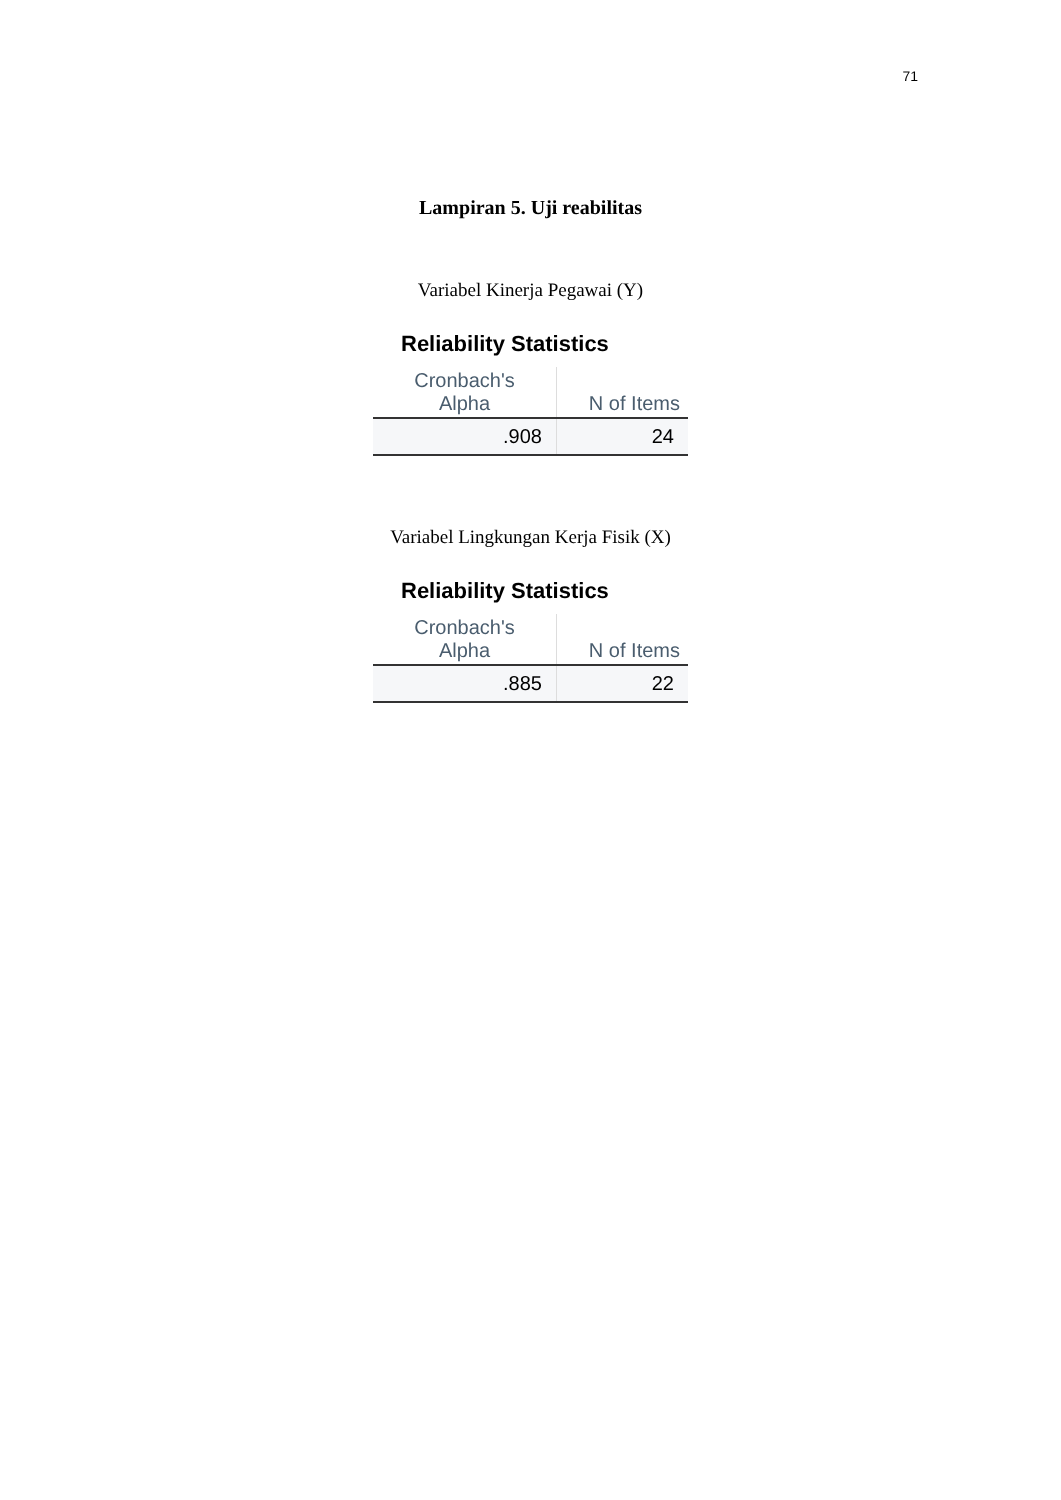71
Lampiran 5. Uji reabilitas
Variabel Kinerja Pegawai (Y)
Reliability Statistics
| Cronbach's Alpha | N of Items |
| --- | --- |
| .908 | 24 |
Variabel Lingkungan Kerja Fisik (X)
Reliability Statistics
| Cronbach's Alpha | N of Items |
| --- | --- |
| .885 | 22 |